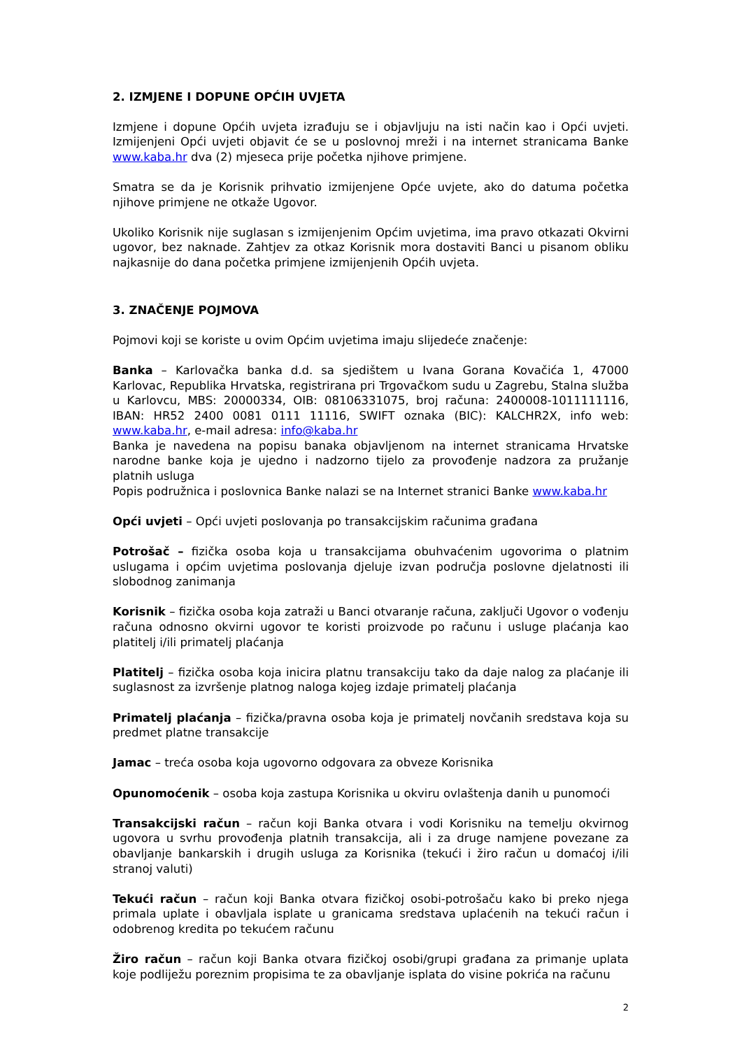2. IZMJENE I DOPUNE OPĆIH UVJETA
Izmjene i dopune Općih uvjeta izrađuju se i objavljuju na isti način kao i Opći uvjeti. Izmijenjeni Opći uvjeti objavit će se u poslovnoj mreži i na internet stranicama Banke www.kaba.hr dva (2) mjeseca prije početka njihove primjene.
Smatra se da je Korisnik prihvatio izmijenjene Opće uvjete, ako do datuma početka njihove primjene ne otkaže Ugovor.
Ukoliko Korisnik nije suglasan s izmijenjenim Općim uvjetima, ima pravo otkazati Okvirni ugovor, bez naknade. Zahtjev za otkaz Korisnik mora dostaviti Banci u pisanom obliku najkasnije do dana početka primjene izmijenjenih Općih uvjeta.
3. ZNAČENJE POJMOVA
Pojmovi koji se koriste u ovim Općim uvjetima imaju slijedeće značenje:
Banka – Karlovačka banka d.d. sa sjedištem u Ivana Gorana Kovačića 1, 47000 Karlovac, Republika Hrvatska, registrirana pri Trgovačkom sudu u Zagrebu, Stalna služba u Karlovcu, MBS: 20000334, OIB: 08106331075, broj računa: 2400008-1011111116, IBAN: HR52 2400 0081 0111 11116, SWIFT oznaka (BIC): KALCHR2X, info web: www.kaba.hr, e-mail adresa: info@kaba.hr
Banka je navedena na popisu banaka objavljenom na internet stranicama Hrvatske narodne banke koja je ujedno i nadzorno tijelo za provođenje nadzora za pružanje platnih usluga
Popis podružnica i poslovnica Banke nalazi se na Internet stranici Banke www.kaba.hr
Opći uvjeti – Opći uvjeti poslovanja po transakcijskim računima građana
Potrošač – fizička osoba koja u transakcijama obuhvaćenim ugovorima o platnim uslugama i općim uvjetima poslovanja djeluje izvan područja poslovne djelatnosti ili slobodnog zanimanja
Korisnik – fizička osoba koja zatraži u Banci otvaranje računa, zaključi Ugovor o vođenju računa odnosno okvirni ugovor te koristi proizvode po računu i usluge plaćanja kao platitelj i/ili primatelj plaćanja
Platitelj – fizička osoba koja inicira platnu transakciju tako da daje nalog za plaćanje ili suglasnost za izvršenje platnog naloga kojeg izdaje primatelj plaćanja
Primatelj plaćanja – fizička/pravna osoba koja je primatelj novčanih sredstava koja su predmet platne transakcije
Jamac – treća osoba koja ugovorno odgovara za obveze Korisnika
Opunomoćenik – osoba koja zastupa Korisnika u okviru ovlaštenja danih u punomoći
Transakcijski račun – račun koji Banka otvara i vodi Korisniku na temelju okvirnog ugovora u svrhu provođenja platnih transakcija, ali i za druge namjene povezane za obavljanje bankarskih i drugih usluga za Korisnika (tekući i žiro račun u domaćoj i/ili stranoj valuti)
Tekući račun – račun koji Banka otvara fizičkoj osobi-potrošaču kako bi preko njega primala uplate i obavljala isplate u granicama sredstava uplaćenih na tekući račun i odobrenog kredita po tekućem računu
Žiro račun – račun koji Banka otvara fizičkoj osobi/grupi građana za primanje uplata koje podliježu poreznim propisima te za obavljanje isplata do visine pokrića na računu
2